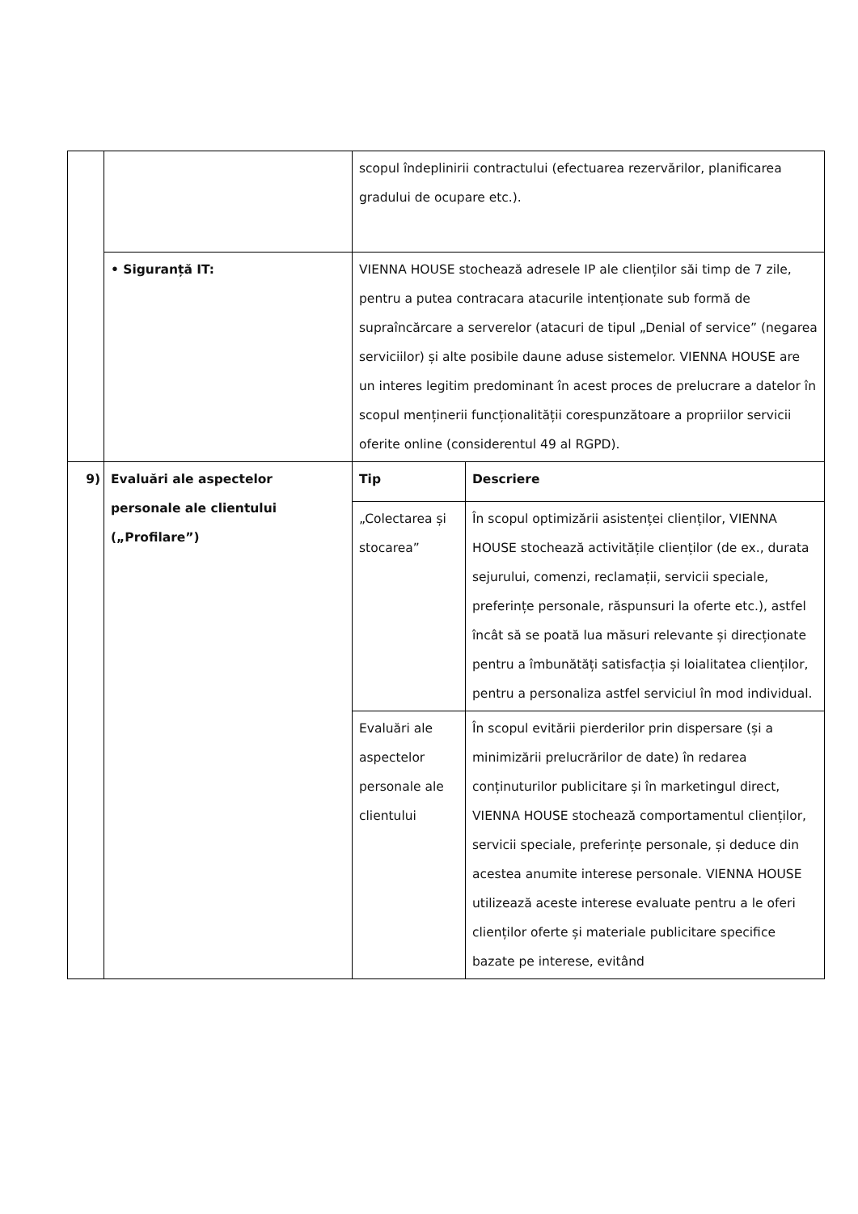| | | scopul îndeplinirii contractului (efectuarea rezervărilor, planificarea gradului de ocupare etc.). | |
| | • Siguranță IT: | VIENNA HOUSE stochează adresele IP ale clienților săi timp de 7 zile, pentru a putea contracara atacurile intenționate sub formă de supraîncărcare a serverelor (atacuri de tipul „Denial of service” (negarea serviciilor) și alte posibile daune aduse sistemelor. VIENNA HOUSE are un interes legitim predominant în acest proces de prelucrare a datelor în scopul menținerii funcționalității corespunzătoare a propriilor servicii oferite online (considerentul 49 al RGPD). | |
| 9) | Evaluări ale aspectelor personale ale clientului („Profilare”) | Tip | Descriere |
| | | „Colectarea și stocarea” | În scopul optimizării asistenței clienților, VIENNA HOUSE stochează activitățile clienților (de ex., durata sejurului, comenzi, reclamații, servicii speciale, preferințe personale, răspunsuri la oferte etc.), astfel încât să se poată lua măsuri relevante și direcționate pentru a îmbunătăți satisfacția și loialitatea clienților, pentru a personaliza astfel serviciul în mod individual. |
| | | Evaluări ale aspectelor personale ale clientului | În scopul evitării pierderilor prin dispersare (și a minimizării prelucrărilor de date) în redarea conținuturilor publicitare și în marketingul direct, VIENNA HOUSE stochează comportamentul clienților, servicii speciale, preferințe personale, și deduce din acestea anumite interese personale. VIENNA HOUSE utilizează aceste interese evaluate pentru a le oferi clienților oferte și materiale publicitare specifice bazate pe interese, evitând |